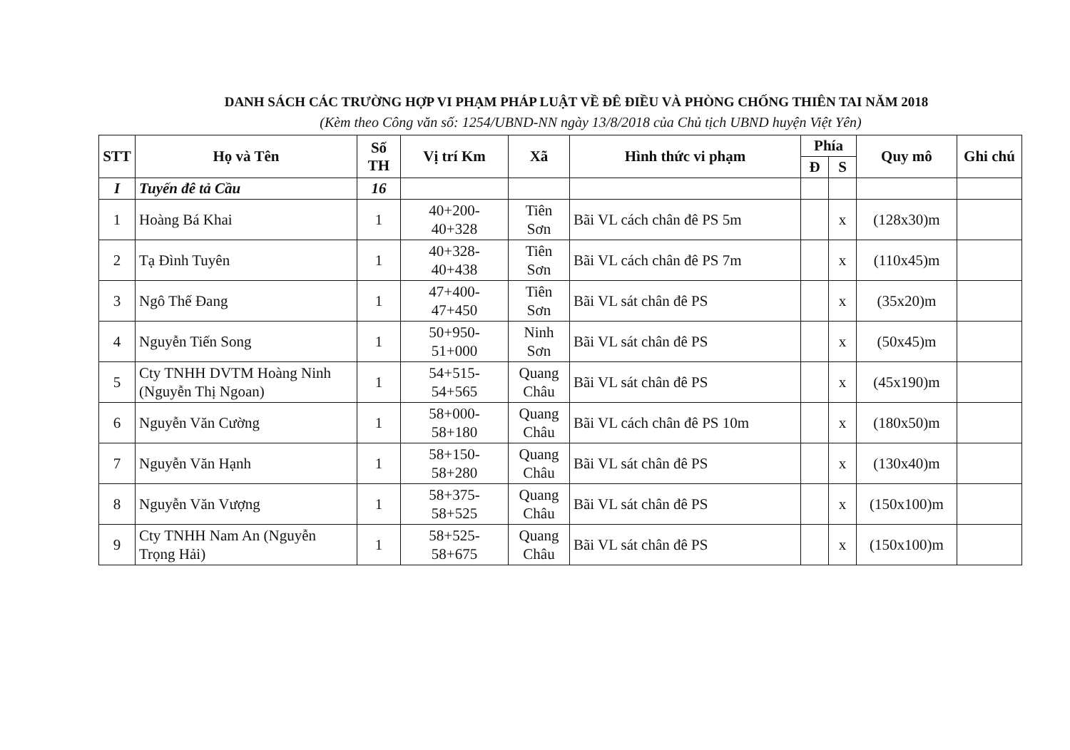DANH SÁCH CÁC TRƯỜNG HỢP VI PHẠM PHÁP LUẬT VỀ ĐÊ ĐIỀU VÀ PHÒNG CHỐNG THIÊN TAI NĂM 2018
(Kèm theo Công văn số: 1254/UBND-NN ngày 13/8/2018 của Chủ tịch UBND huyện Việt Yên)
| STT | Họ và Tên | Số TH | Vị trí Km | Xã | Hình thức vi phạm | Phía | | Quy mô | Ghi chú |
| --- | --- | --- | --- | --- | --- | --- | --- | --- | --- |
| | | | | | | Đ | S | | |
| I | Tuyến đê tả Cầu | 16 | | | | | | | |
| 1 | Hoàng Bá Khai | 1 | 40+200- 40+328 | Tiên Sơn | Bãi VL cách chân đê PS 5m | | x | (128x30)m | |
| 2 | Tạ Đình Tuyên | 1 | 40+328- 40+438 | Tiên Sơn | Bãi VL cách chân đê PS 7m | | x | (110x45)m | |
| 3 | Ngô Thế Đang | 1 | 47+400- 47+450 | Tiên Sơn | Bãi VL sát chân đê PS | | x | (35x20)m | |
| 4 | Nguyễn Tiến Song | 1 | 50+950- 51+000 | Ninh Sơn | Bãi VL sát chân đê PS | | x | (50x45)m | |
| 5 | Cty TNHH DVTM Hoàng Ninh (Nguyễn Thị Ngoan) | 1 | 54+515- 54+565 | Quang Châu | Bãi VL sát chân đê PS | | x | (45x190)m | |
| 6 | Nguyễn Văn Cường | 1 | 58+000- 58+180 | Quang Châu | Bãi VL cách chân đê PS 10m | | x | (180x50)m | |
| 7 | Nguyễn Văn Hạnh | 1 | 58+150- 58+280 | Quang Châu | Bãi VL sát chân đê PS | | x | (130x40)m | |
| 8 | Nguyễn Văn Vượng | 1 | 58+375- 58+525 | Quang Châu | Bãi VL sát chân đê PS | | x | (150x100)m | |
| 9 | Cty TNHH Nam An (Nguyễn Trọng Hải) | 1 | 58+525- 58+675 | Quang Châu | Bãi VL sát chân đê PS | | x | (150x100)m | |